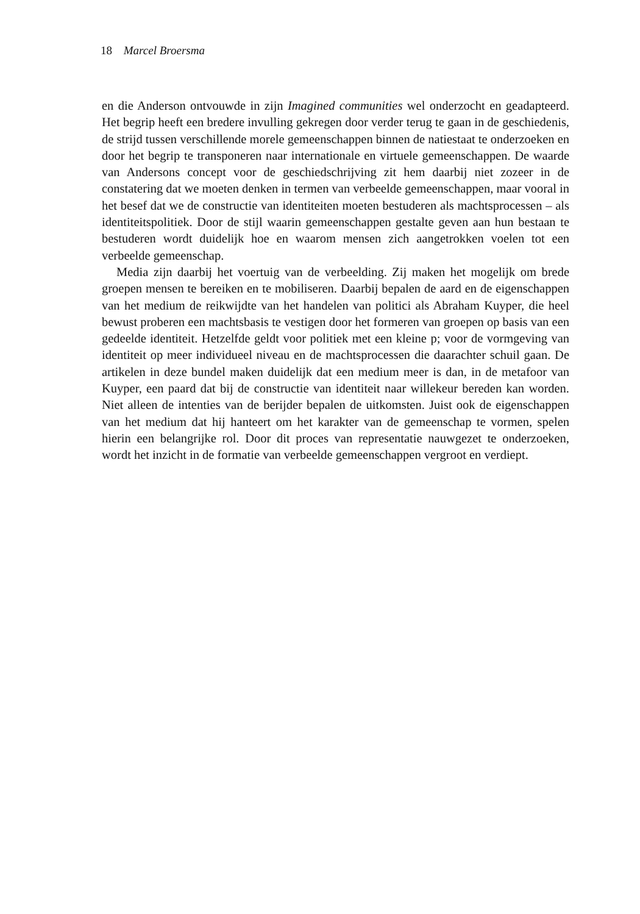18 Marcel Broersma
en die Anderson ontvouwde in zijn Imagined communities wel onderzocht en geadapteerd. Het begrip heeft een bredere invulling gekregen door verder terug te gaan in de geschiedenis, de strijd tussen verschillende morele gemeenschappen binnen de natiestaat te onderzoeken en door het begrip te transponeren naar internationale en virtuele gemeenschappen. De waarde van Andersons concept voor de geschiedschrijving zit hem daarbij niet zozeer in de constatering dat we moeten denken in termen van verbeelde gemeenschappen, maar vooral in het besef dat we de constructie van identiteiten moeten bestuderen als machtsprocessen – als identiteitspolitiek. Door de stijl waarin gemeenschappen gestalte geven aan hun bestaan te bestuderen wordt duidelijk hoe en waarom mensen zich aangetrokken voelen tot een verbeelde gemeenschap.
Media zijn daarbij het voertuig van de verbeelding. Zij maken het mogelijk om brede groepen mensen te bereiken en te mobiliseren. Daarbij bepalen de aard en de eigenschappen van het medium de reikwijdte van het handelen van politici als Abraham Kuyper, die heel bewust proberen een machtsbasis te vestigen door het formeren van groepen op basis van een gedeelde identiteit. Hetzelfde geldt voor politiek met een kleine p; voor de vormgeving van identiteit op meer individueel niveau en de machtsprocessen die daarachter schuil gaan. De artikelen in deze bundel maken duidelijk dat een medium meer is dan, in de metafoor van Kuyper, een paard dat bij de constructie van identiteit naar willekeur bereden kan worden. Niet alleen de intenties van de berijder bepalen de uitkomsten. Juist ook de eigenschappen van het medium dat hij hanteert om het karakter van de gemeenschap te vormen, spelen hierin een belangrijke rol. Door dit proces van representatie nauwgezet te onderzoeken, wordt het inzicht in de formatie van verbeelde gemeenschappen vergroot en verdiept.